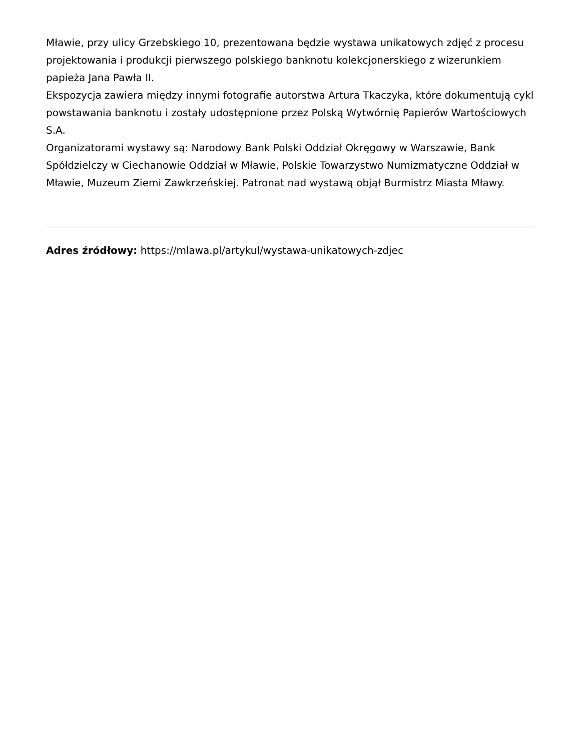Mławie, przy ulicy Grzebskiego 10, prezentowana będzie wystawa unikatowych zdjęć z procesu projektowania i produkcji pierwszego polskiego banknotu kolekcjonerskiego z wizerunkiem papieża Jana Pawła II.
Ekspozycja zawiera między innymi fotografie autorstwa Artura Tkaczyka, które dokumentują cykl powstawania banknotu i zostały udostępnione przez Polską Wytwórnię Papierów Wartościowych S.A.
Organizatorami wystawy są: Narodowy Bank Polski Oddział Okręgowy w Warszawie, Bank Spółdzielczy w Ciechanowie Oddział w Mławie, Polskie Towarzystwo Numizmatyczne Oddział w Mławie, Muzeum Ziemi Zawkrzeńskiej. Patronat nad wystawą objął Burmistrz Miasta Mławy.
Adres źródłowy: https://mlawa.pl/artykul/wystawa-unikatowych-zdjec